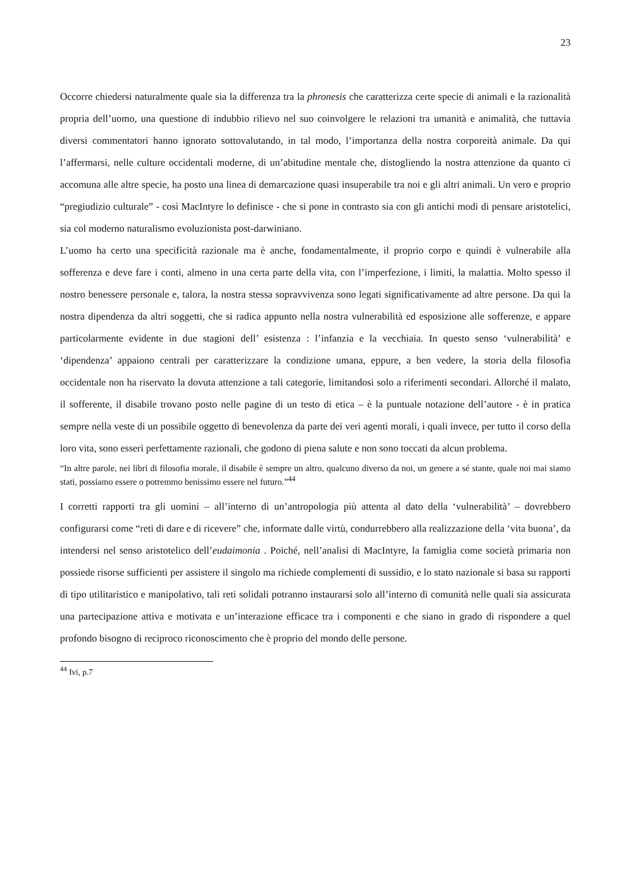23
Occorre chiedersi naturalmente quale sia la differenza tra la phronesis che caratterizza certe specie di animali e la razionalità propria dell’uomo, una questione di indubbio rilievo nel suo coinvolgere le relazioni tra umanità e animalità, che tuttavia diversi commentatori hanno ignorato sottovalutando, in tal modo, l’importanza della nostra corporeità animale. Da qui l’affermarsi, nelle culture occidentali moderne, di un’abitudine mentale che, distogliendo la nostra attenzione da quanto ci accomuna alle altre specie, ha posto una linea di demarcazione quasi insuperabile tra noi e gli altri animali. Un vero e proprio “pregiudizio culturale” - così MacIntyre lo definisce - che si pone in contrasto sia con gli antichi modi di pensare aristotelici, sia col moderno naturalismo evoluzionista post-darwiniano.
L’uomo ha certo una specificità razionale ma è anche, fondamentalmente, il proprio corpo e quindi è vulnerabile alla sofferenza e deve fare i conti, almeno in una certa parte della vita, con l’imperfezione, i limiti, la malattia. Molto spesso il nostro benessere personale e, talora, la nostra stessa sopravvivenza sono legati significativamente ad altre persone. Da qui la nostra dipendenza da altri soggetti, che si radica appunto nella nostra vulnerabilità ed esposizione alle sofferenze, e appare particolarmente evidente in due stagioni dell’ esistenza : l’infanzia e la vecchiaia. In questo senso ‘vulnerabilità’ e ‘dipendenza’ appaiono centrali per caratterizzare la condizione umana, eppure, a ben vedere, la storia della filosofia occidentale non ha riservato la dovuta attenzione a tali categorie, limitandosi solo a riferimenti secondari. Allorché il malato, il sofferente, il disabile trovano posto nelle pagine di un testo di etica – è la puntuale notazione dell’autore - è in pratica sempre nella veste di un possibile oggetto di benevolenza da parte dei veri agenti morali, i quali invece, per tutto il corso della loro vita, sono esseri perfettamente razionali, che godono di piena salute e non sono toccati da alcun problema.
“In altre parole, nei libri di filosofia morale, il disabile è sempre un altro, qualcuno diverso da noi, un genere a sé stante, quale noi mai siamo stati, possiamo essere o potremmo benissimo essere nel futuro.”<sup>44</sup>
I corretti rapporti tra gli uomini – all’interno di un’antropologia più attenta al dato della ‘vulnerabilità’ – dovrebbero configurarsi come “reti di dare e di ricevere” che, informate dalle virtù, condurrebbero alla realizzazione della ‘vita buona’, da intendersi nel senso aristotelico dell’eudaimonia . Poiché, nell’analisi di MacIntyre, la famiglia come società primaria non possiede risorse sufficienti per assistere il singolo ma richiede complementi di sussidio, e lo stato nazionale si basa su rapporti di tipo utilitaristico e manipolativo, tali reti solidali potranno instaurarsi solo all’interno di comunità nelle quali sia assicurata una partecipazione attiva e motivata e un’interazione efficace tra i componenti e che siano in grado di rispondere a quel profondo bisogno di reciproco riconoscimento che è proprio del mondo delle persone.
<sup>44</sup> Ivi, p.7